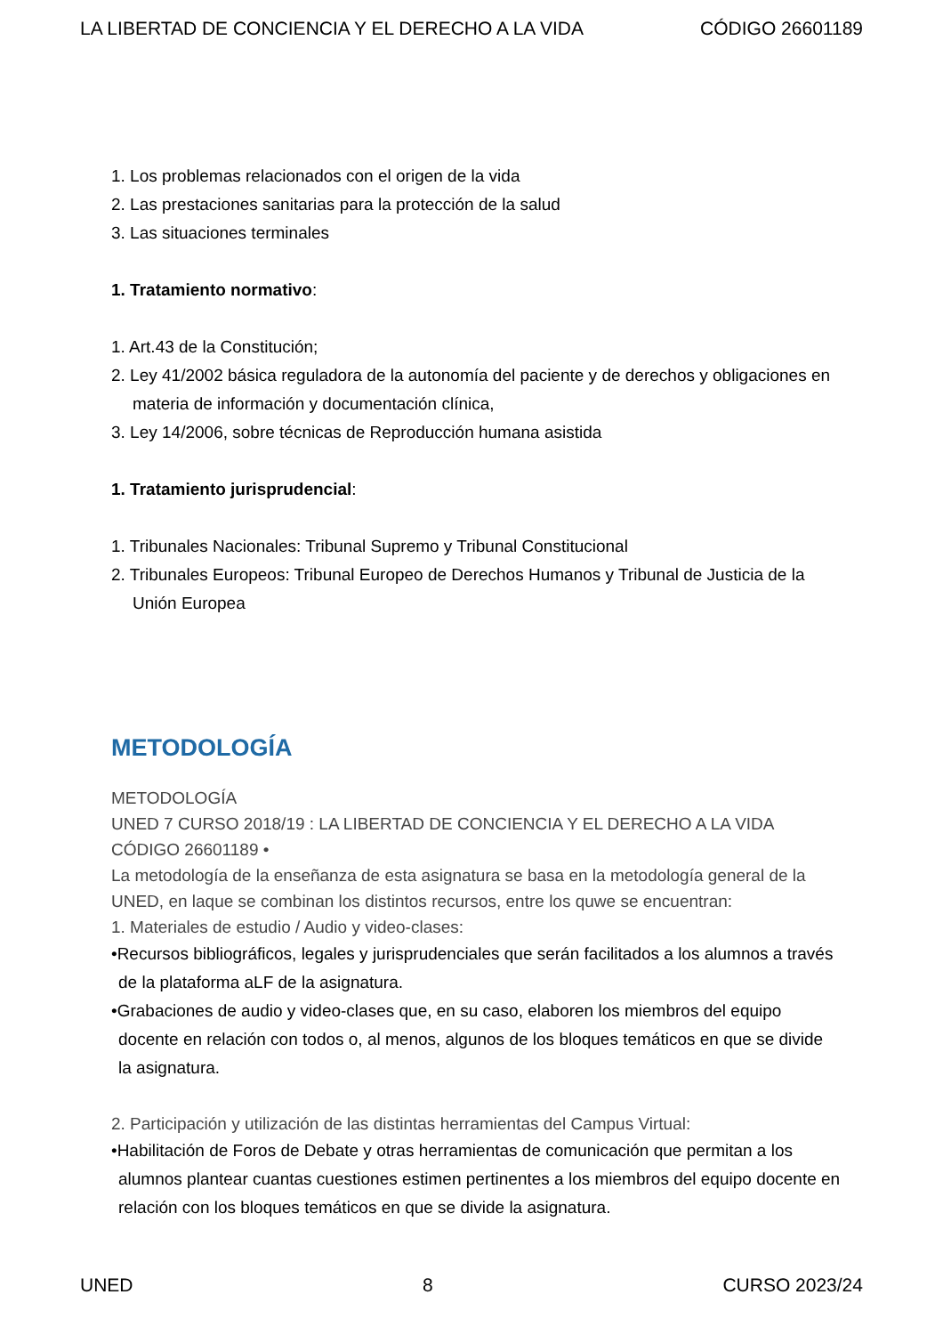LA LIBERTAD DE CONCIENCIA Y EL DERECHO A LA VIDA CÓDIGO 26601189
1. Los problemas relacionados con el origen de la vida
2. Las prestaciones sanitarias para la protección de la salud
3. Las situaciones terminales
1. Tratamiento normativo:
1. Art.43 de la Constitución;
2. Ley 41/2002 básica reguladora de la autonomía del paciente y de derechos y obligaciones en materia de información y documentación clínica,
3. Ley 14/2006, sobre técnicas de Reproducción humana asistida
1. Tratamiento jurisprudencial:
1. Tribunales Nacionales: Tribunal Supremo y Tribunal Constitucional
2. Tribunales Europeos: Tribunal Europeo de Derechos Humanos y Tribunal de Justicia de la Unión Europea
METODOLOGÍA
METODOLOGÍA
UNED 7 CURSO 2018/19 : LA LIBERTAD DE CONCIENCIA Y EL DERECHO A LA VIDA CÓDIGO 26601189 •
La metodología de la enseñanza de esta asignatura se basa en la metodología general de la UNED, en laque se combinan los distintos recursos, entre los quwe se encuentran:
1. Materiales de estudio / Audio y video-clases:
•Recursos bibliográficos, legales y jurisprudenciales que serán facilitados a los alumnos a través de la plataforma aLF de la asignatura.
•Grabaciones de audio y video-clases que, en su caso, elaboren los miembros del equipo docente en relación con todos o, al menos, algunos de los bloques temáticos en que se divide la asignatura.
2. Participación y utilización de las distintas herramientas del Campus Virtual:
•Habilitación de Foros de Debate y otras herramientas de comunicación que permitan a los alumnos plantear cuantas cuestiones estimen pertinentes a los miembros del equipo docente en relación con los bloques temáticos en que se divide la asignatura.
UNED 8 CURSO 2023/24